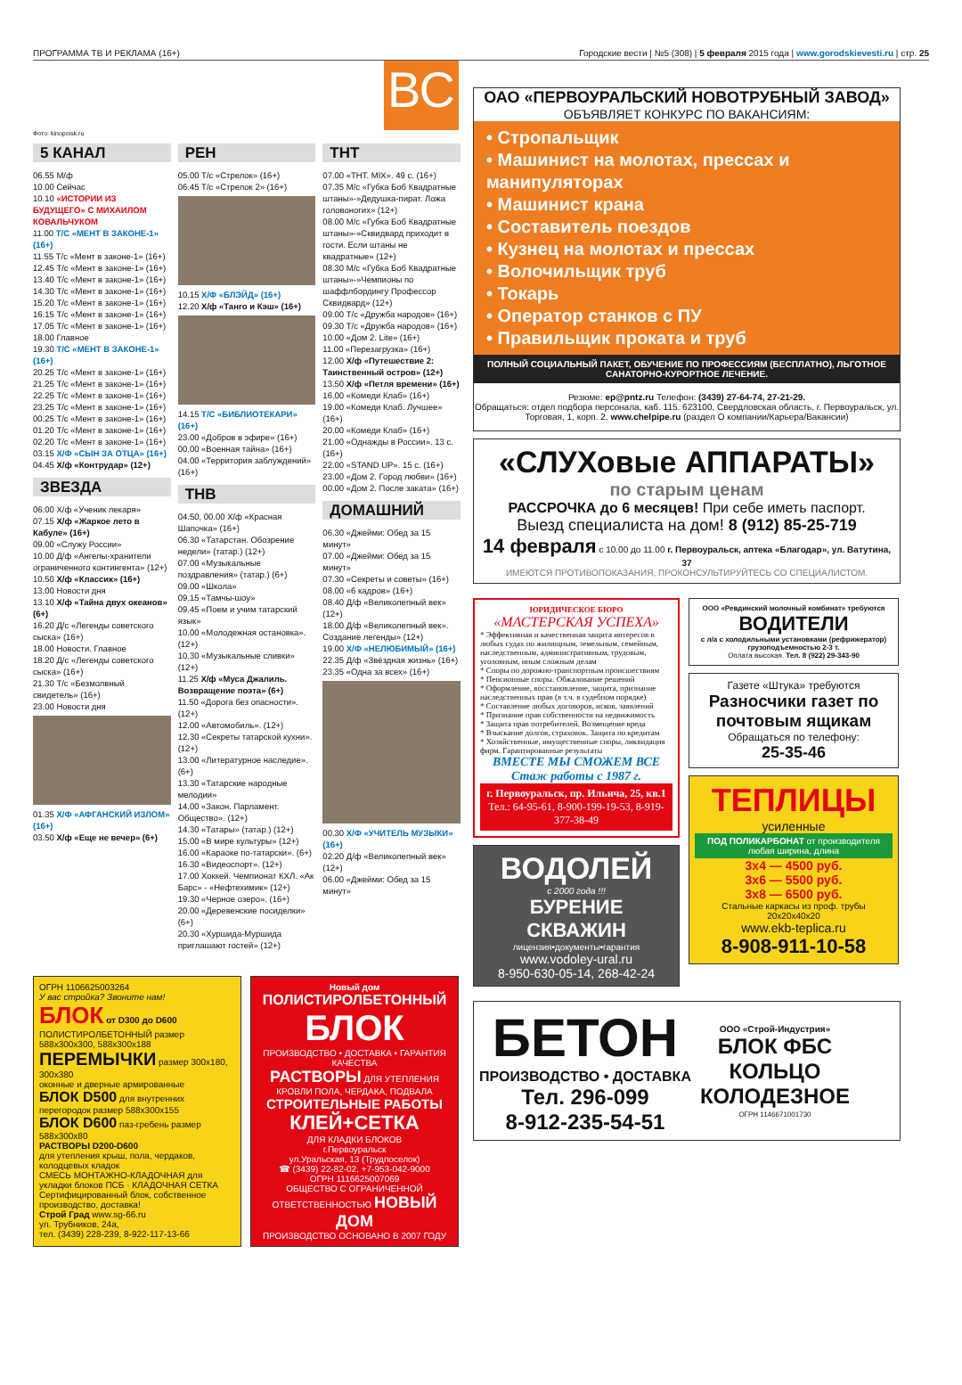ПРОГРАММА ТВ И РЕКЛАМА (16+) Городские вести | №5 (308) | 5 февраля 2015 года | www.gorodskievesti.ru | стр. 25
ВС
Фото: kinopoisk.ru
5 КАНАЛ
06.55 М/ф
10.00 Сейчас
10.10 «ИСТОРИИ ИЗ БУДУЩЕГО» С МИХАИЛОМ КОВАЛЬЧУКОМ
11.00 Т/С «МЕНТ В ЗАКОНЕ-1» (16+)
11.55 Т/с «Мент в законе-1» (16+)
12.45 Т/с «Мент в законе-1» (16+)
13.40 Т/с «Мент в законе-1» (16+)
14.30 Т/с «Мент в законе-1» (16+)
15.20 Т/с «Мент в законе-1» (16+)
16.15 Т/с «Мент в законе-1» (16+)
17.05 Т/с «Мент в законе-1» (16+)
18.00 Главное
19.30 Т/С «МЕНТ В ЗАКОНЕ-1» (16+)
20.25 Т/с «Мент в законе-1» (16+)
21.25 Т/с «Мент в законе-1» (16+)
22.25 Т/с «Мент в законе-1» (16+)
23.25 Т/с «Мент в законе-1» (16+)
00.25 Т/с «Мент в законе-1» (16+)
01.20 Т/с «Мент в законе-1» (16+)
02.20 Т/с «Мент в законе-1» (16+)
03.15 Х/Ф «СЫН ЗА ОТЦА» (16+)
04.45 Х/ф «Контрудар» (12+)
ЗВЕЗДА
06.00 Х/ф «Ученик лекаря»
07.15 Х/ф «Жаркое лето в Кабуле» (16+)
09.00 «Служу России»
10.00 Д/ф «Ангелы-хранители ограниченного контингента» (12+)
10.50 Х/ф «Классик» (16+)
13.00 Новости дня
13.10 Х/ф «Тайна двух океанов» (6+)
16.20 Д/с «Легенды советского сыска» (16+)
18.00 Новости. Главное
18.20 Д/с «Легенды советского сыска» (16+)
21.30 Т/с «Безмолвный свидетель» (16+)
23.00 Новости дня
01.35 Х/Ф «АФГАНСКИЙ ИЗЛОМ» (16+)
03.50 Х/ф «Еще не вечер» (6+)
РЕН
05.00 Т/с «Стрелок» (16+)
06.45 Т/с «Стрелок 2» (16+)
10.15 Х/Ф «БЛЭЙД» (16+)
12.20 Х/ф «Танго и Кэш» (16+)
14.15 Т/С «БИБЛИОТЕКАРИ» (16+)
23.00 «Добров в эфире» (16+)
00.00 «Военная тайна» (16+)
04.00 «Территория заблуждений» (16+)
ТНВ
04.50, 00.00 Х/ф «Красная Шапочка» (16+)
06.30 «Татарстан. Обозрение недели» (татар.) (12+)
07.00 «Музыкальные поздравления» (татар.) (6+)
09.00 «Школа»
09.15 «Тамчы-шоу»
09.45 «Поем и учим татарский язык»
10.00 «Молодежная остановка». (12+)
10.30 «Музыкальные сливки» (12+)
11.25 Х/ф «Муса Джалиль. Возвращение поэта» (6+)
11.50 «Дорога без опасности». (12+)
12.00 «Автомобиль». (12+)
12.30 «Секреты татарской кухни». (12+)
13.00 «Литературное наследие». (6+)
13.30 «Татарские народные мелодии»
14.00 «Закон. Парламент. Общество». (12+)
14.30 «Татары» (татар.) (12+)
15.00 «В мире культуры» (12+)
16.00 «Караоке по-татарски». (6+)
16.30 «Видеоспорт». (12+)
17.00 Хоккей. Чемпионат КХЛ. «Ак Барс» - «Нефтехимик» (12+)
19.30 «Черное озеро». (16+)
20.00 «Деревенские посиделки» (6+)
20.30 «Хуршида-Муршида приглашают гостей» (12+)
ТНТ
07.00 «ТНТ. MIX». 49 с. (16+)
07.35 М/с «Губка Боб Квадратные штаны»-»Дедушка-пират. Ложа головоногих» (12+)
08.00 М/с «Губка Боб Квадратные штаны»-»Сквидвард приходит в гости. Если штаны не квадратные» (12+)
08.30 М/с «Губка Боб Квадратные штаны»-»Чемпионы по шаффлбордингу Профессор Сквидвард» (12+)
09.00 Т/с «Дружба народов» (16+)
09.30 Т/с «Дружба народов» (16+)
10.00 «Дом 2. Lite» (16+)
11.00 «Перезагрузка» (16+)
12.00 Х/ф «Путешествие 2: Таинственный остров» (12+)
13.50 Х/ф «Петля времени» (16+)
16.00 «Комеди Клаб» (16+)
19.00 «Комеди Клаб. Лучшее» (16+)
20.00 «Комеди Клаб» (16+)
21.00 «Однажды в России». 13 с. (16+)
22.00 «STAND UP». 15 с. (16+)
23.00 «Дом 2. Город любви» (16+)
00.00 «Дом 2. После заката» (16+)
ДОМАШНИЙ
06.30 «Джейми: Обед за 15 минут»
07.00 «Джейми: Обед за 15 минут»
07.30 «Секреты и советы» (16+)
08.00 «6 кадров» (16+)
08.40 Д/ф «Великолепный век» (12+)
18.00 Д/ф «Великолепный век». Создание легенды» (12+)
19.00 Х/Ф «НЕЛЮБИМЫЙ» (16+)
22.35 Д/ф «Звёздная жизнь» (16+)
23.35 «Одна за всех» (16+)
00.30 Х/Ф «УЧИТЕЛЬ МУЗЫКИ» (16+)
02.20 Д/ф «Великолепный век» (12+)
06.00 «Джейми: Обед за 15 минут»
ОГРН 1106625003264
У вас стройка? Звоните нам!
БЛОК от D300 до D600
ПОЛИСТИРОЛБЕТОННЫЙ размер 588х300х300, 588х300х188
ПЕРЕМЫЧКИ размер 300х180, 300х380
оконные и дверные армированные
БЛОК D500 для внутренних перегородок размер 588х300х155
БЛОК D600 паз-гребень размер 588х300х80
РАСТВОРЫ D200-D600
для утепления крыш, пола, чердаков, колодцевых кладок
СМЕСЬ МОНТАЖНО-КЛАДОЧНАЯ для укладки блоков ПСБ · КЛАДОЧНАЯ СЕТКА
Сертифицированный блок, собственное производство, доставка!
Строй Град www.sg-66.ru
ул. Трубников, 24а,
тел. (3439) 228-239, 8-922-117-13-66
Новый дом
ПОЛИСТИРОЛБЕТОННЫЙ
БЛОК
ПРОИЗВОДСТВО • ДОСТАВКА • ГАРАНТИЯ КАЧЕСТВА
РАСТВОРЫ ДЛЯ УТЕПЛЕНИЯ КРОВЛИ ПОЛА, ЧЕРДАКА, ПОДВАЛА
СТРОИТЕЛЬНЫЕ РАБОТЫ
КЛЕЙ+СЕТКА
ДЛЯ КЛАДКИ БЛОКОВ
г.Первоуральск
ул.Уральская, 13 (Трудпоселок)
☎ (3439) 22-82-02, +7-953-042-9000
ОГРН 1116625007069
ОБЩЕСТВО С ОГРАНИЧЕННОЙ ОТВЕТСТВЕННОСТЬЮ НОВЫЙ ДОМ
ПРОИЗВОДСТВО ОСНОВАНО В 2007 ГОДУ
ОАО «ПЕРВОУРАЛЬСКИЙ НОВОТРУБНЫЙ ЗАВОД»
ОБЪЯВЛЯЕТ КОНКУРС ПО ВАКАНСИЯМ:
• Стропальщик
• Машинист на молотах, прессах и манипуляторах
• Машинист крана
• Составитель поездов
• Кузнец на молотах и прессах
• Волочильщик труб
• Токарь
• Оператор станков с ПУ
• Правильщик проката и труб
ПОЛНЫЙ СОЦИАЛЬНЫЙ ПАКЕТ, ОБУЧЕНИЕ ПО ПРОФЕССИЯМ (БЕСПЛАТНО), ЛЬГОТНОЕ САНАТОРНО-КУРОРТНОЕ ЛЕЧЕНИЕ.
Резюме: ep@pntz.ru Телефон: (3439) 27-64-74, 27-21-29.
Обращаться: отдел подбора персонала, каб. 115. 623100, Свердловская область, г. Первоуральск, ул. Торговая, 1, корп. 2. www.chelpipe.ru (раздел О компании/Карьера/Вакансии)
«СЛУХовые АППАРАТЫ»
по старым ценам
РАССРОЧКА до 6 месяцев! При себе иметь паспорт.
Выезд специалиста на дом! 8 (912) 85-25-719
14 февраля с 10.00 до 11.00 г. Первоуральск, аптека «Благодар», ул. Ватутина, 37
ИМЕЮТСЯ ПРОТИВОПОКАЗАНИЯ, ПРОКОНСУЛЬТИРУЙТЕСЬ СО СПЕЦИАЛИСТОМ.
ЮРИДИЧЕСКОЕ БЮРО
«МАСТЕРСКАЯ УСПЕХА»
* Эффективная и качественная защита интересов в любых судах по жилищным, земельным, семейным, наследственным, административным, трудовым, уголовным, иным сложным делам
* Споры по дорожно-транспортным происшествиям
* Пенсионные споры. Обжалование решений
* Оформление, восстановление, защита, признание наследственных прав (в т.ч. в судебном порядке)
* Составление любых договоров, исков, заявлений
* Признание прав собственности на недвижимость
* Защита прав потребителей. Возмещение вреда
* Взыскание долгов, страховок. Защита по кредитам
* Хозяйственные, имущественные споры, ликвидация фирм. Гарантированные результаты
ВМЕСТЕ МЫ СМОЖЕМ ВСЕ
Стаж работы с 1987 г.
г. Первоуральск, пр. Ильича, 25, кв.1
Тел.: 64-95-61, 8-900-199-19-53, 8-919-377-38-49
ВОДОЛЕЙ
с 2000 года !!!
БУРЕНИЕ СКВАЖИН
лицензия•документы•гарантия
www.vodoley-ural.ru
8-950-630-05-14, 268-42-24
ООО «Ревдинский молочный комбинат» требуются
ВОДИТЕЛИ
с л/а с холодильными установками (рефрижератор) грузоподъемностью 2-3 т.
Оплата высокая. Тел. 8 (922) 29-343-90
Газете «Штука» требуются
Разносчики газет по почтовым ящикам
Обращаться по телефону:
25-35-46
ТЕПЛИЦЫ
усиленные
ПОД ПОЛИКАРБОНАТ от производителя
любая ширина, длина
3х4 — 4500 руб.
3х6 — 5500 руб.
3х8 — 6500 руб.
Стальные каркасы из проф. трубы 20х20х40х20
www.ekb-teplica.ru
8-908-911-10-58
БЕТОН
ПРОИЗВОДСТВО • ДОСТАВКА
Тел. 296-099
8-912-235-54-51
ООО «Строй-Индустрия»
БЛОК ФБС
КОЛЬЦО
КОЛОДЕЗНОЕ
ОГРН 1146671001730